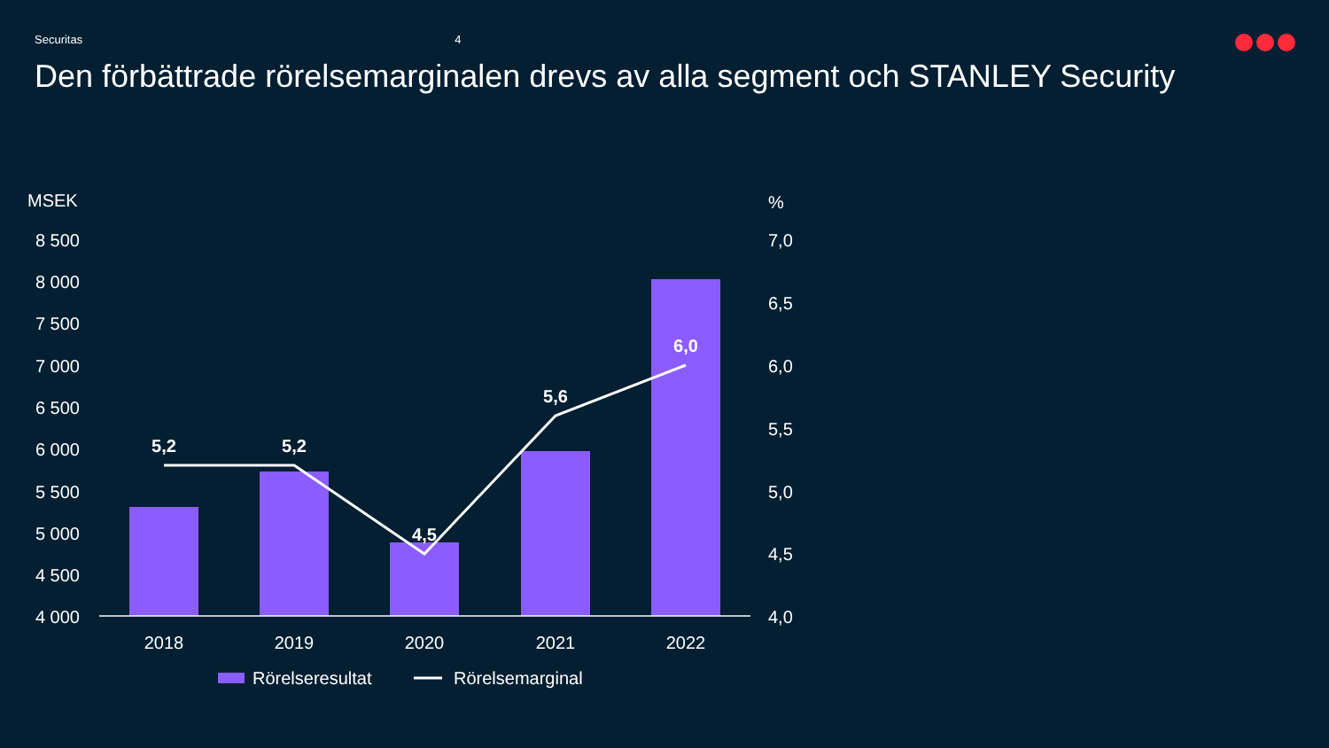Securitas 4
Den förbättrade rörelsemarginalen drevs av alla segment och STANLEY Security
MSEK
%
8 500
8 000
7 500
7 000
6 500
6 000
5 500
5 000
4 500
4 000
7,0
6,5
6,0
5,5
5,0
4,5
4,0
5,2
5,2
4,5
5,6
6,0
2018
2019
2020
2021
2022
Rörelseresultat
Rörelsemarginal